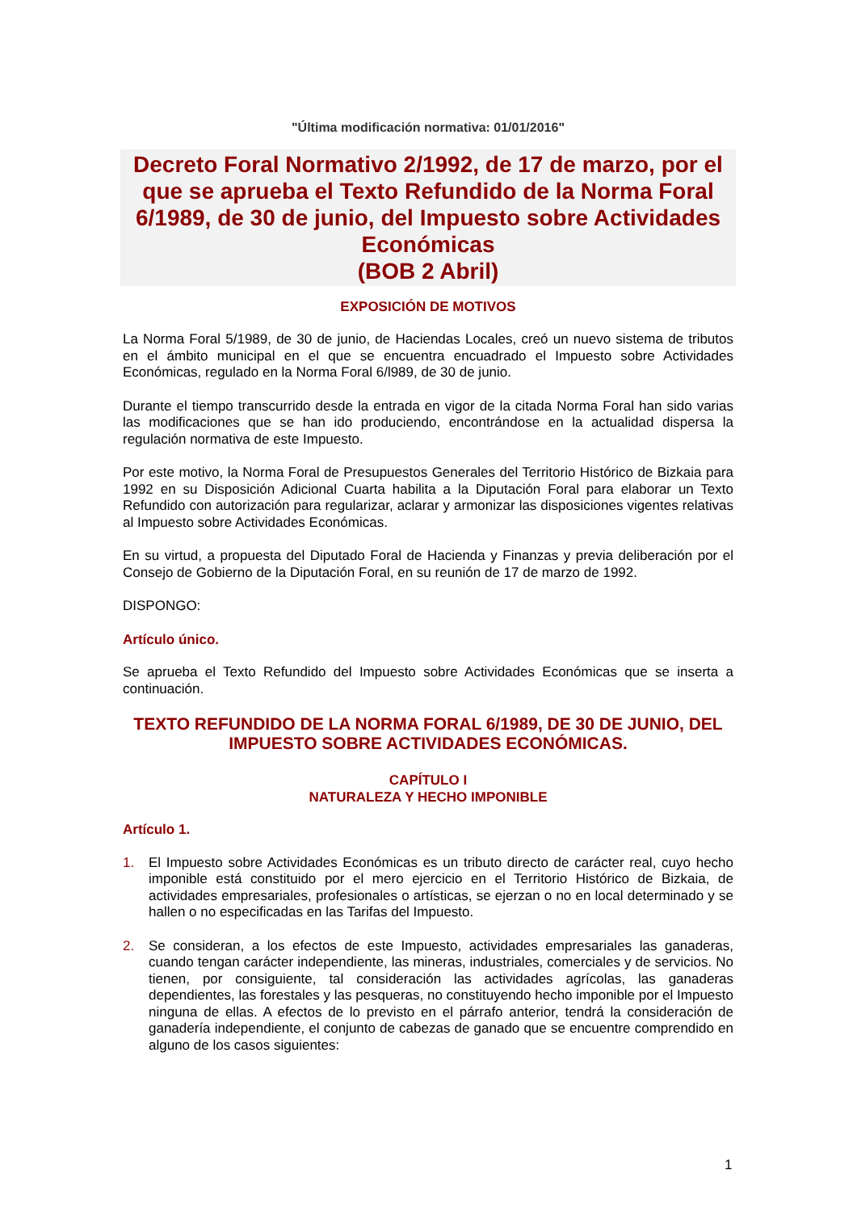"Última modificación normativa: 01/01/2016"
Decreto Foral Normativo 2/1992, de 17 de marzo, por el que se aprueba el Texto Refundido de la Norma Foral 6/1989, de 30 de junio, del Impuesto sobre Actividades Económicas
(BOB 2 Abril)
EXPOSICIÓN DE MOTIVOS
La Norma Foral 5/1989, de 30 de junio, de Haciendas Locales, creó un nuevo sistema de tributos en el ámbito municipal en el que se encuentra encuadrado el Impuesto sobre Actividades Económicas, regulado en la Norma Foral 6/l989, de 30 de junio.
Durante el tiempo transcurrido desde la entrada en vigor de la citada Norma Foral han sido varias las modificaciones que se han ido produciendo, encontrándose en la actualidad dispersa la regulación normativa de este Impuesto.
Por este motivo, la Norma Foral de Presupuestos Generales del Territorio Histórico de Bizkaia para 1992 en su Disposición Adicional Cuarta habilita a la Diputación Foral para elaborar un Texto Refundido con autorización para regularizar, aclarar y armonizar las disposiciones vigentes relativas al Impuesto sobre Actividades Económicas.
En su virtud, a propuesta del Diputado Foral de Hacienda y Finanzas y previa deliberación por el Consejo de Gobierno de la Diputación Foral, en su reunión de 17 de marzo de 1992.
DISPONGO:
Artículo único.
Se aprueba el Texto Refundido del Impuesto sobre Actividades Económicas que se inserta a continuación.
TEXTO REFUNDIDO DE LA NORMA FORAL 6/1989, DE 30 DE JUNIO, DEL IMPUESTO SOBRE ACTIVIDADES ECONÓMICAS.
CAPÍTULO I
NATURALEZA Y HECHO IMPONIBLE
Artículo 1.
1. El Impuesto sobre Actividades Económicas es un tributo directo de carácter real, cuyo hecho imponible está constituido por el mero ejercicio en el Territorio Histórico de Bizkaia, de actividades empresariales, profesionales o artísticas, se ejerzan o no en local determinado y se hallen o no especificadas en las Tarifas del Impuesto.
2. Se consideran, a los efectos de este Impuesto, actividades empresariales las ganaderas, cuando tengan carácter independiente, las mineras, industriales, comerciales y de servicios. No tienen, por consiguiente, tal consideración las actividades agrícolas, las ganaderas dependientes, las forestales y las pesqueras, no constituyendo hecho imponible por el Impuesto ninguna de ellas. A efectos de lo previsto en el párrafo anterior, tendrá la consideración de ganadería independiente, el conjunto de cabezas de ganado que se encuentre comprendido en alguno de los casos siguientes:
1